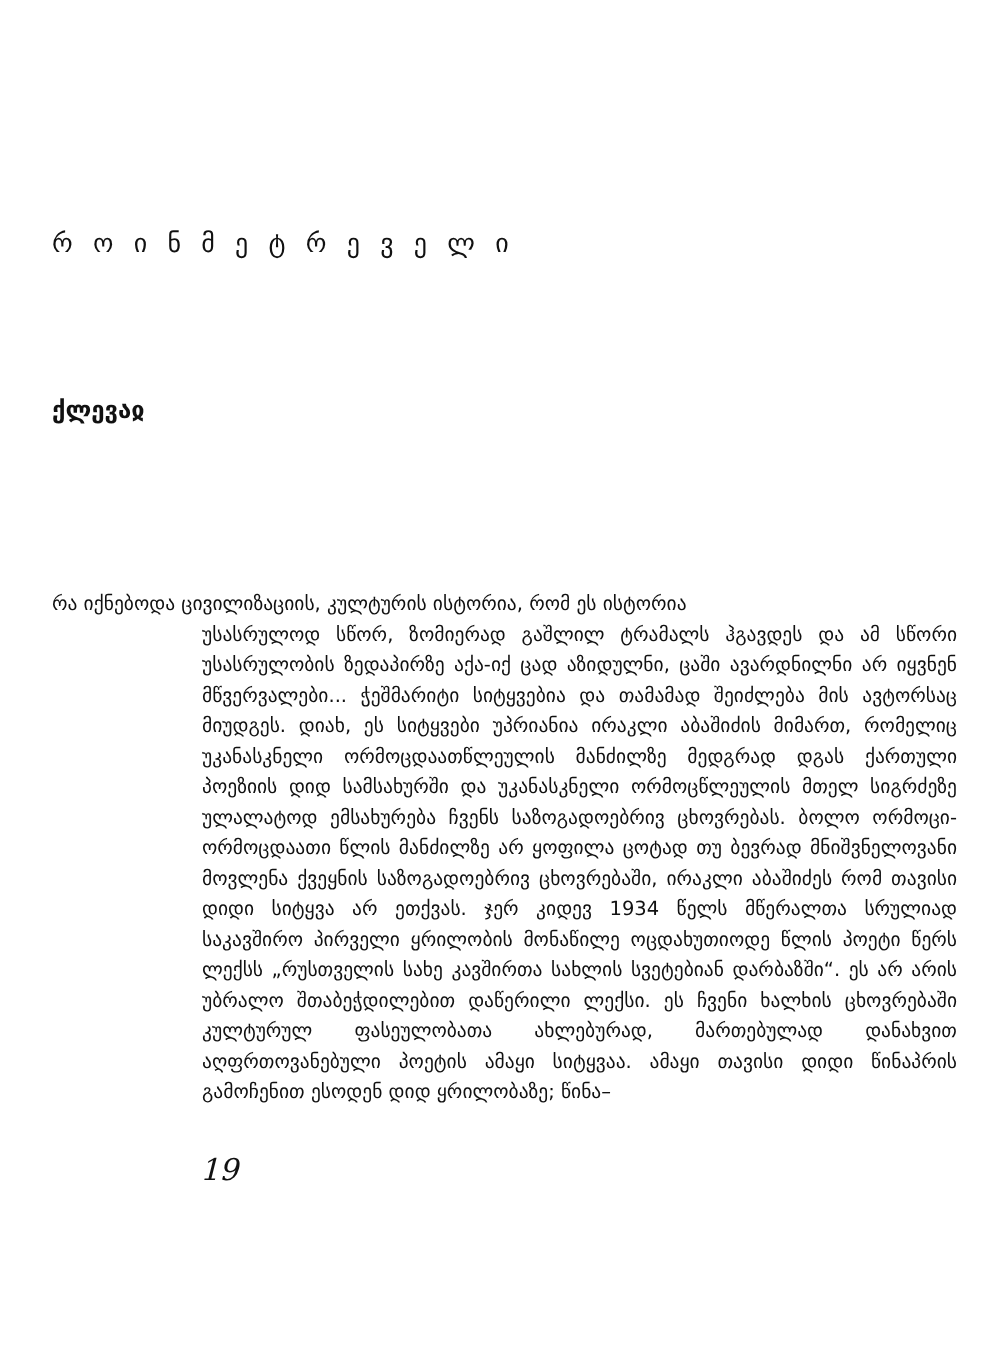რ ო ი ნ მ ე ტ რ ე ვ ე ლ ი
ქლევაჲ
რა იქნებოდა ცივილიზაციის, კულტურის ისტორია, რომ ეს ისტორია
უსასრულოდ სწორ, ზომიერად გაშლილ ტრამალს ჰგავდეს და ამ სწორი უსასრულობის ზედაპირზე აქა-იქ ცად აზიდულნი, ცაში ავარდნილნი არ იყვნენ მწვერვალები... ჭეშმარიტი სიტყვებია და თამამად შეიძლება მის ავტორსაც მიუდგეს. დიახ, ეს სიტყვები უპრიანია ირაკლი აბაშიძის მიმართ, რომელიც უკანასკნელი ორმოცდაათწლეულის მანძილზე მედგრად დგას ქართული პოეზიის დიდ სამსახურში და უკანასკნელი ორმოცწლეულის მთელ სიგრძეზე ულალატოდ ემსახურება ჩვენს საზოგადოებრივ ცხოვრებას. ბოლო ორმოცი-ორმოცდაათი წლის მანძილზე არ ყოფილა ცოტად თუ ბევრად მნიშვნელოვანი მოვლენა ქვეყნის საზოგადოებრივ ცხოვრებაში, ირაკლი აბაშიძეს რომ თავისი დიდი სიტყვა არ ეთქვას. ჯერ კიდევ 1934 წელს მწერალთა სრულიად საკავშირო პირველი ყრილობის მონაწილე ოცდახუთიოდე წლის პოეტი წერს ლექსს „რუსთველის სახე კავშირთა სახლის სვეტებიან დარბაზში“. ეს არ არის უბრალო შთაბეჭდილებით დაწერილი ლექსი. ეს ჩვენი ხალხის ცხოვრებაში კულტურულ ფასეულობათა ახლებურად, მართებულად დანახვით აღფრთოვანებული პოეტის ამაყი სიტყვაა. ამაყი თავისი დიდი წინაპრის გამოჩენით ესოდენ დიდ ყრილობაზე; წინა–
19